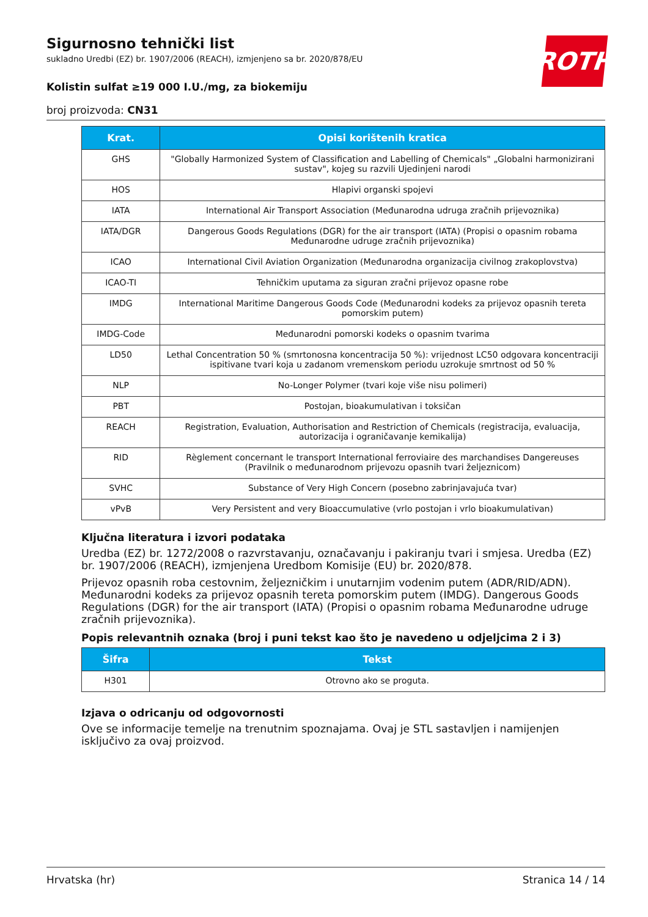Sigurnosno tehnički list
sukladno Uredbi (EZ) br. 1907/2006 (REACH), izmjenjeno sa br. 2020/878/EU
Kolistin sulfat ≥19 000 I.U./mg, za biokemiju
broj proizvoda: CN31
ROTH
| Krat. | Opisi korištenih kratica |
| --- | --- |
| GHS | "Globally Harmonized System of Classification and Labelling of Chemicals" „Globalni harmonizirani sustav", kojeg su razvili Ujedinjeni narodi |
| HOS | Hlapivi organski spojevi |
| IATA | International Air Transport Association (Međunarodna udruga zračnih prijevoznika) |
| IATA/DGR | Dangerous Goods Regulations (DGR) for the air transport (IATA) (Propisi o opasnim robama Međunarodne udruge zračnih prijevoznika) |
| ICAO | International Civil Aviation Organization (Međunarodna organizacija civilnog zrakoplovstva) |
| ICAO-TI | Tehničkim uputama za siguran zračni prijevoz opasne robe |
| IMDG | International Maritime Dangerous Goods Code (Međunarodni kodeks za prijevoz opasnih tereta pomorskim putem) |
| IMDG-Code | Međunarodni pomorski kodeks o opasnim tvarima |
| LD50 | Lethal Concentration 50 % (smrtonosna koncentracija 50 %): vrijednost LC50 odgovara koncentraciji ispitivane tvari koja u zadanom vremenskom periodu uzrokuje smrtnost od 50 % |
| NLP | No-Longer Polymer (tvari koje više nisu polimeri) |
| PBT | Postojan, bioakumulativan i toksičan |
| REACH | Registration, Evaluation, Authorisation and Restriction of Chemicals (registracija, evaluacija, autorizacija i ograničavanje kemikalija) |
| RID | Règlement concernant le transport International ferroviaire des marchandises Dangereuses (Pravilnik o međunarodnom prijevozu opasnih tvari željeznicom) |
| SVHC | Substance of Very High Concern (posebno zabrinjavajuća tvar) |
| vPvB | Very Persistent and very Bioaccumulative (vrlo postojan i vrlo bioakumulativan) |
Ključna literatura i izvori podataka
Uredba (EZ) br. 1272/2008 o razvrstavanju, označavanju i pakiranju tvari i smjesa. Uredba (EZ) br. 1907/2006 (REACH), izmjenjena Uredbom Komisije (EU) br. 2020/878.
Prijevoz opasnih roba cestovnim, željezničkim i unutarnjim vodenim putem (ADR/RID/ADN). Međunarodni kodeks za prijevoz opasnih tereta pomorskim putem (IMDG). Dangerous Goods Regulations (DGR) for the air transport (IATA) (Propisi o opasnim robama Međunarodne udruge zračnih prijevoznika).
Popis relevantnih oznaka (broj i puni tekst kao što je navedeno u odjeljcima 2 i 3)
| Šifra | Tekst |
| --- | --- |
| H301 | Otrovno ako se proguta. |
Izjava o odricanju od odgovornosti
Ove se informacije temelje na trenutnim spoznajama. Ovaj je STL sastavljen i namijenjen isključivo za ovaj proizvod.
Hrvatska (hr) Stranica 14 / 14